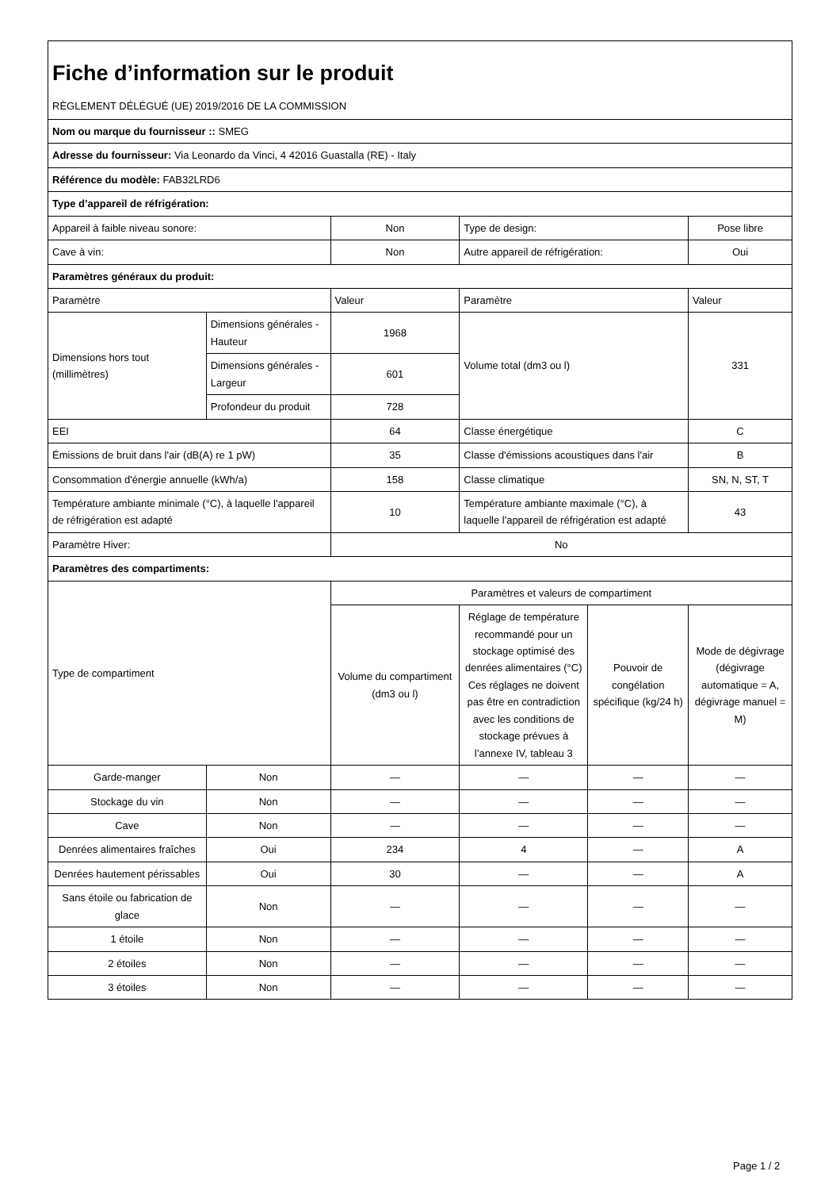| Fiche d’information sur le produit RÈGLEMENT DÉLÉGUÉ (UE) 2019/2016 DE LA COMMISSION | | | | | |
| Nom ou marque du fournisseur :: SMEG | | | | | |
| Adresse du fournisseur: Via Leonardo da Vinci, 4 42016 Guastalla (RE) - Italy | | | | | |
| Référence du modèle: FAB32LRD6 | | | | | |
| Type d’appareil de réfrigération: | | | | | |
| Appareil à faible niveau sonore: | | Non | Type de design: | | Pose libre |
| Cave à vin: | | Non | Autre appareil de réfrigération: | | Oui |
| Paramètres généraux du produit: | | | | | |
| Paramètre | | Valeur | Paramètre | | Valeur |
| Dimensions hors tout (millimètres) | Dimensions générales - Hauteur | 1968 | Volume total (dm3 ou l) | | 331 |
| | Dimensions générales - Largeur | 601 | | | |
| | Profondeur du produit | 728 | | | |
| EEI | | 64 | Classe énergétique | | C |
| Émissions de bruit dans l'air (dB(A) re 1 pW) | | 35 | Classe d'émissions acoustiques dans l'air | | B |
| Consommation d'énergie annuelle (kWh/a) | | 158 | Classe climatique | | SN, N, ST, T |
| Température ambiante minimale (°C), à laquelle l'appareil de réfrigération est adapté | | 10 | Température ambiante maximale (°C), à laquelle l'appareil de réfrigération est adapté | | 43 |
| Paramètre Hiver: | | No | | | |
| Paramètres des compartiments: | | | | | |
| Type de compartiment | | Paramètres et valeurs de compartiment | | | |
| | | Volume du compartiment (dm3 ou l) | Réglage de température recommandé pour un stockage optimisé des denrées alimentaires (°C) Ces réglages ne doivent pas être en contradiction avec les conditions de stockage prévues à l’annexe IV, tableau 3 | Pouvoir de congélation spécifique (kg/24 h) | Mode de dégivrage (dégivrage automatique = A, dégivrage manuel = M) |
| Garde-manger | Non | — | — | — | — |
| Stockage du vin | Non | — | — | — | — |
| Cave | Non | — | — | — | — |
| Denrées alimentaires fraîches | Oui | 234 | 4 | — | A |
| Denrées hautement périssables | Oui | 30 | — | — | A |
| Sans étoile ou fabrication de glace | Non | — | — | — | — |
| 1 étoile | Non | — | — | — | — |
| 2 étoiles | Non | — | — | — | — |
| 3 étoiles | Non | — | — | — | — |
Page 1 / 2